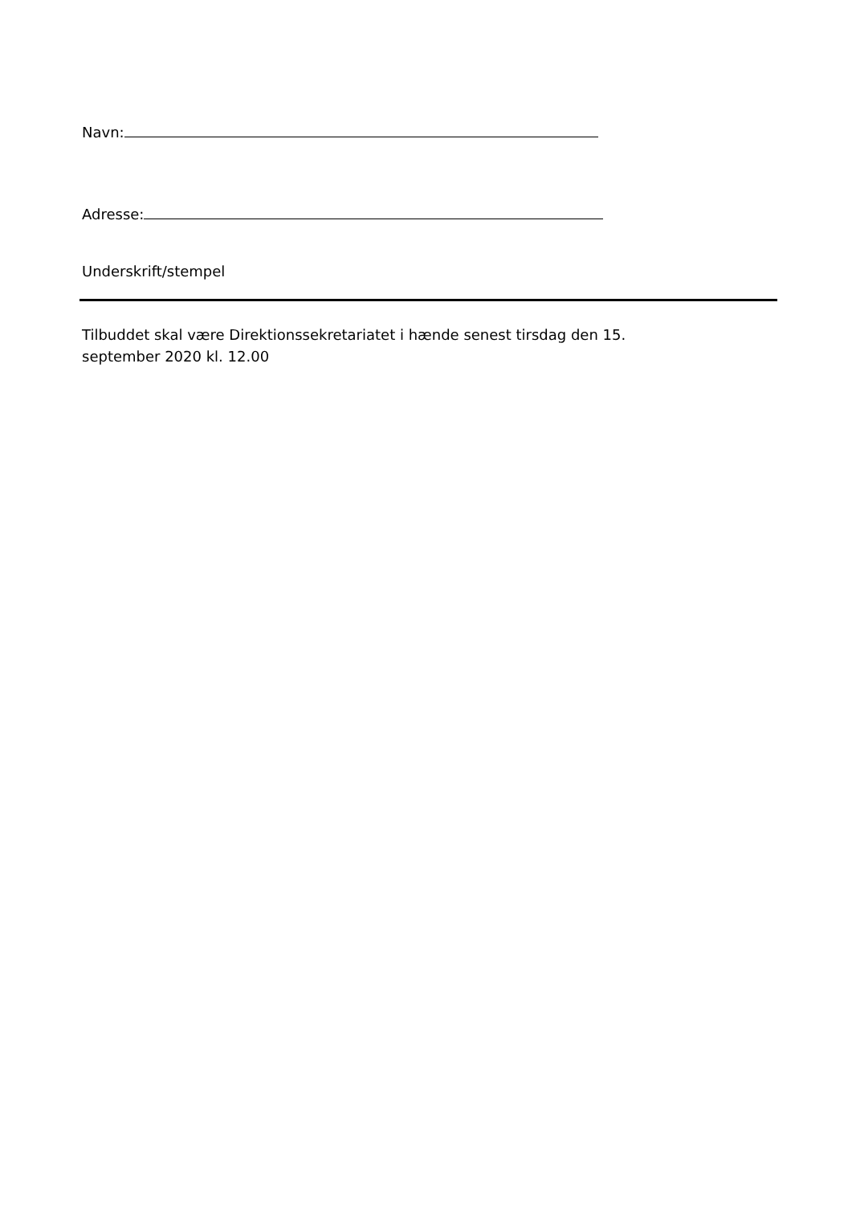Navn:
Adresse:
Underskrift/stempel
Tilbuddet skal være Direktionssekretariatet i hænde senest tirsdag den 15.
september 2020 kl. 12.00